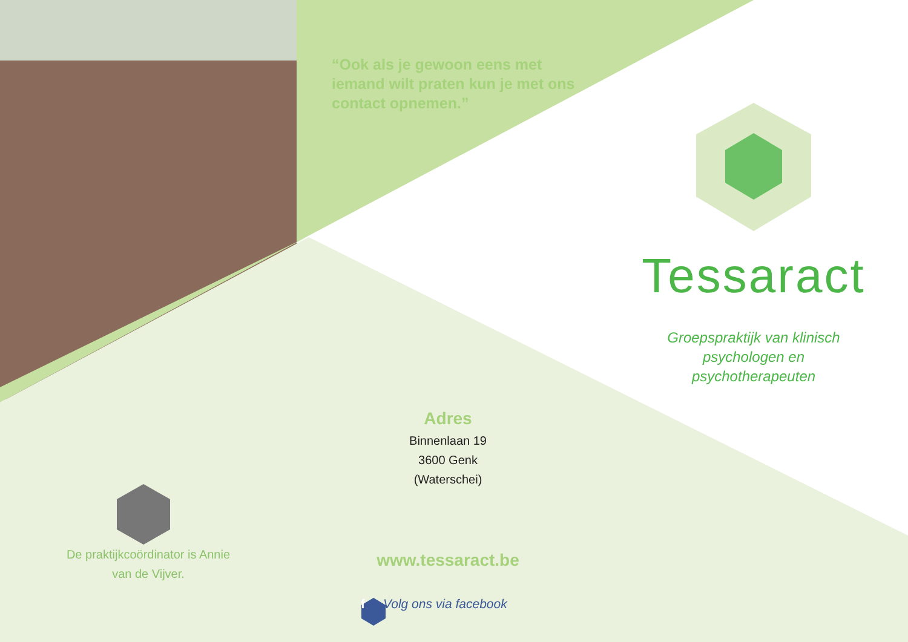“Ook als je gewoon eens met iemand wilt praten kun je met ons contact opnemen.”
Tessaract
Groepspraktijk van klinisch psychologen en psychotherapeuten
Adres
Binnenlaan 19
3600 Genk
(Waterschei)
De praktijkcoördinator is Annie van de Vijver.
www.tessaract.be
f Volg ons via facebook